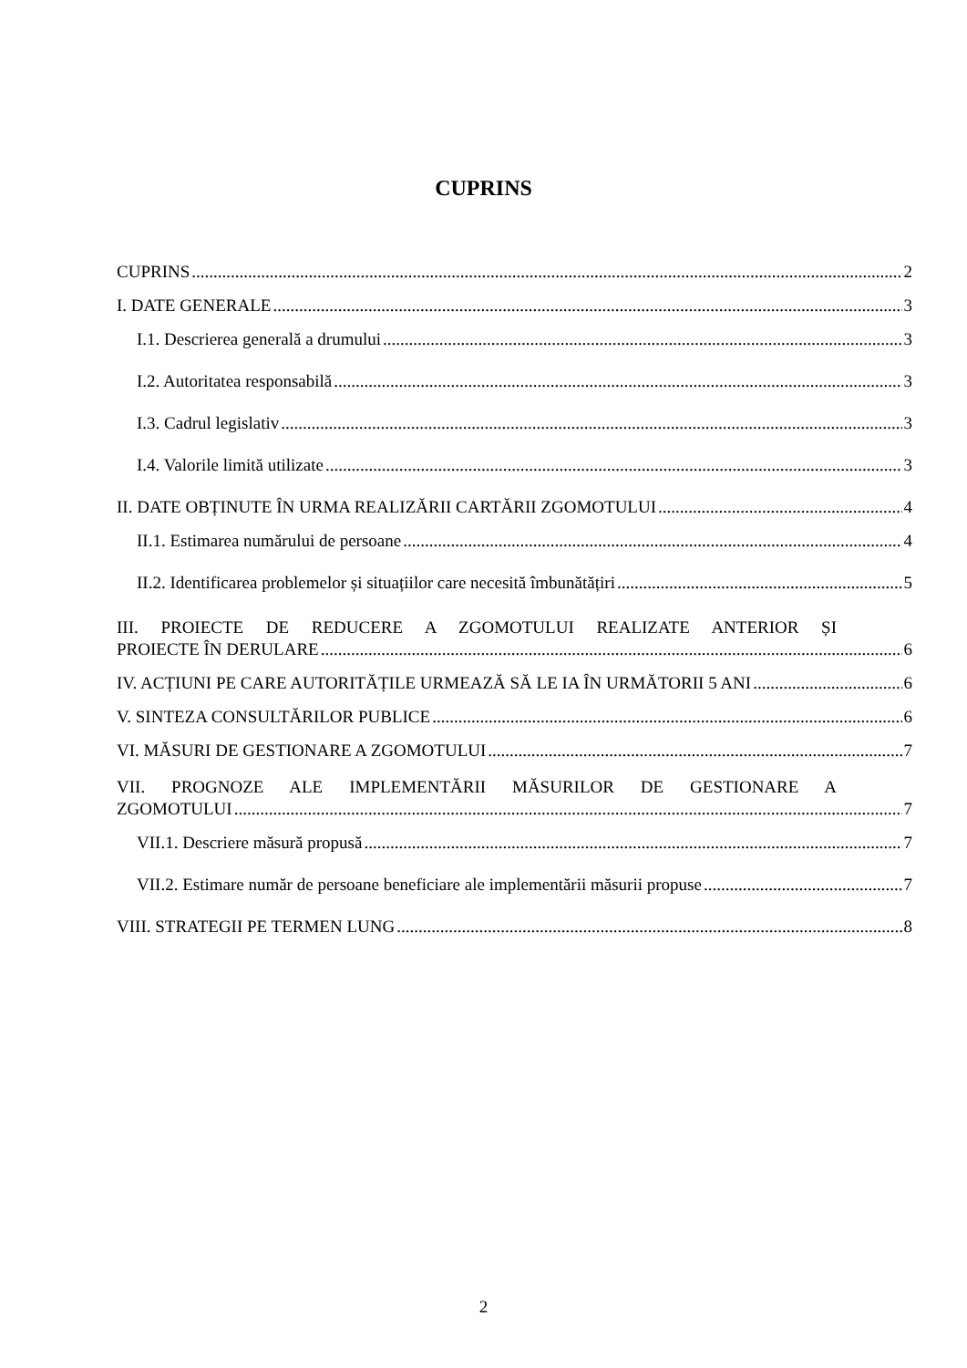CUPRINS
CUPRINS 2
I. DATE GENERALE 3
I.1. Descrierea generală a drumului 3
I.2. Autoritatea responsabilă 3
I.3. Cadrul legislativ 3
I.4. Valorile limită utilizate 3
II. DATE OBȚINUTE ÎN URMA REALIZĂRII CARTĂRII ZGOMOTULUI 4
II.1. Estimarea numărului de persoane 4
II.2. Identificarea problemelor și situațiilor care necesită îmbunătățiri 5
III. PROIECTE DE REDUCERE A ZGOMOTULUI REALIZATE ANTERIOR ȘI
PROIECTE ÎN DERULARE 6
IV. ACȚIUNI PE CARE AUTORITĂȚILE URMEAZĂ SĂ LE IA ÎN URMĂTORII 5 ANI 6
V. SINTEZA CONSULTĂRILOR PUBLICE 6
VI. MĂSURI DE GESTIONARE A ZGOMOTULUI 7
VII. PROGNOZE ALE IMPLEMENTĂRII MĂSURILOR DE GESTIONARE A
ZGOMOTULUI 7
VII.1. Descriere măsură propusă 7
VII.2. Estimare număr de persoane beneficiare ale implementării măsurii propuse 7
VIII. STRATEGII PE TERMEN LUNG 8
2